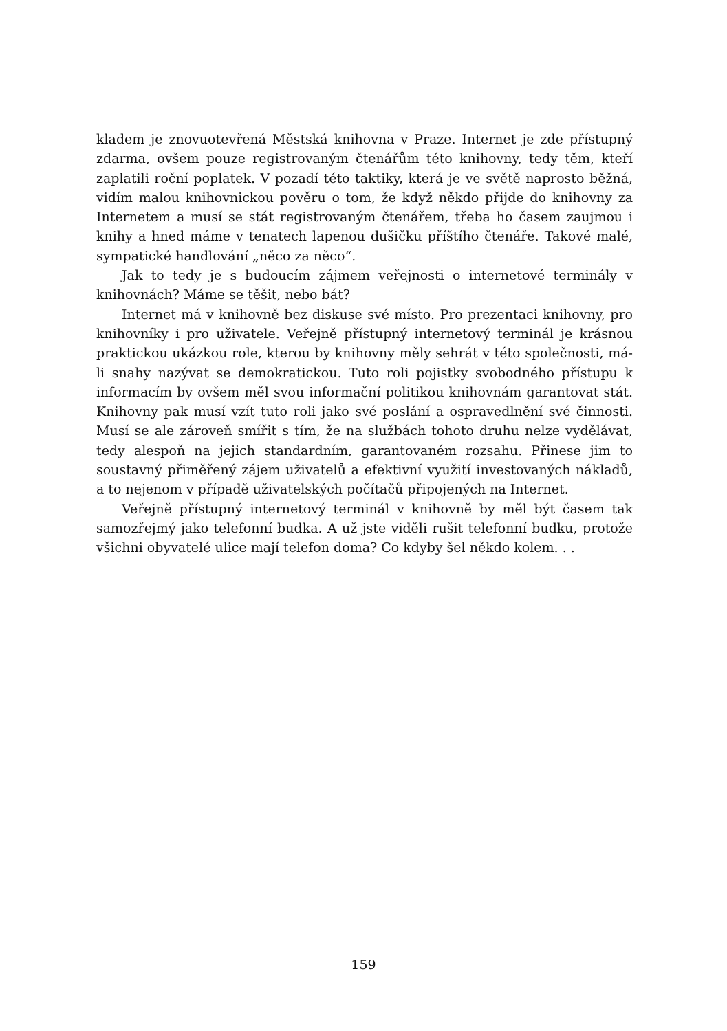kladem je znovuotevřená Městská knihovna v Praze. Internet je zde přístupný zdarma, ovšem pouze registrovaným čtenářům této knihovny, tedy těm, kteří zaplatili roční poplatek. V pozadí této taktiky, která je ve světě naprosto běžná, vidím malou knihovnickou pověru o tom, že když někdo přijde do knihovny za Internetem a musí se stát registrovaným čtenářem, třeba ho časem zaujmou i knihy a hned máme v tenatech lapenou dušičku příštího čtenáře. Takové malé, sympatické handlování „něco za něco“.
Jak to tedy je s budoucím zájmem veřejnosti o internetové terminály v knihovnách? Máme se těšit, nebo bát?
Internet má v knihovně bez diskuse své místo. Pro prezentaci knihovny, pro knihovníky i pro uživatele. Veřejně přístupný internetový terminál je krásnou praktickou ukázkou role, kterou by knihovny měly sehrát v této společnosti, má-li snahy nazývat se demokratickou. Tuto roli pojistky svobodného přístupu k informacím by ovšem měl svou informační politikou knihovnám garantovat stát. Knihovny pak musí vzít tuto roli jako své poslání a ospravedlnění své činnosti. Musí se ale zároveň smířit s tím, že na službách tohoto druhu nelze vydělávat, tedy alespoň na jejich standardním, garantovaném rozsahu. Přinese jim to soustavný přiměřený zájem uživatelů a efektivní využití investovaných nákladů, a to nejenom v případě uživatelských počítačů připojených na Internet.
Veřejně přístupný internetový terminál v knihovně by měl být časem tak samozřejmý jako telefonní budka. A už jste viděli rušit telefonní budku, protože všichni obyvatelé ulice mají telefon doma? Co kdyby šel někdo kolem. . .
159